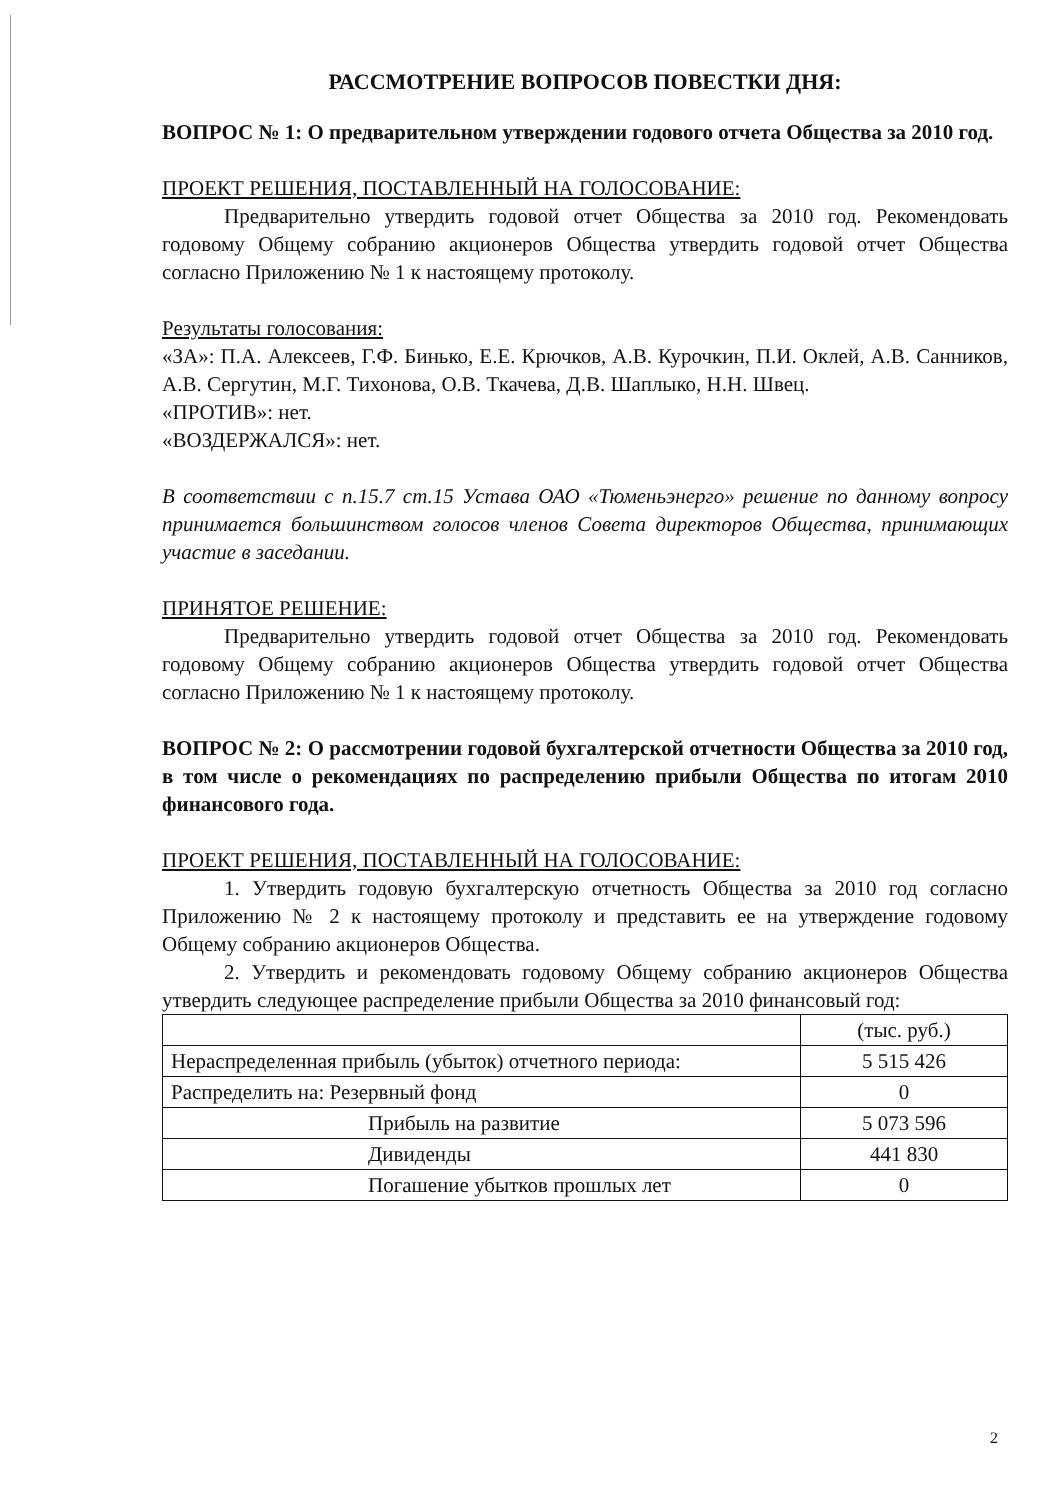РАССМОТРЕНИЕ ВОПРОСОВ ПОВЕСТКИ ДНЯ:
ВОПРОС № 1: О предварительном утверждении годового отчета Общества за 2010 год.
ПРОЕКТ РЕШЕНИЯ, ПОСТАВЛЕННЫЙ НА ГОЛОСОВАНИЕ:
Предварительно утвердить годовой отчет Общества за 2010 год. Рекомендовать годовому Общему собранию акционеров Общества утвердить годовой отчет Общества согласно Приложению № 1 к настоящему протоколу.
Результаты голосования:
«ЗА»: П.А. Алексеев, Г.Ф. Бинько, Е.Е. Крючков, А.В. Курочкин, П.И. Оклей, А.В. Санников, А.В. Сергутин, М.Г. Тихонова, О.В. Ткачева, Д.В. Шаплыко, Н.Н. Швец.
«ПРОТИВ»: нет.
«ВОЗДЕРЖАЛСЯ»: нет.
В соответствии с п.15.7 ст.15 Устава ОАО «Тюменьэнерго» решение по данному вопросу принимается большинством голосов членов Совета директоров Общества, принимающих участие в заседании.
ПРИНЯТОЕ РЕШЕНИЕ:
Предварительно утвердить годовой отчет Общества за 2010 год. Рекомендовать годовому Общему собранию акционеров Общества утвердить годовой отчет Общества согласно Приложению № 1 к настоящему протоколу.
ВОПРОС № 2: О рассмотрении годовой бухгалтерской отчетности Общества за 2010 год, в том числе о рекомендациях по распределению прибыли Общества по итогам 2010 финансового года.
ПРОЕКТ РЕШЕНИЯ, ПОСТАВЛЕННЫЙ НА ГОЛОСОВАНИЕ:
1. Утвердить годовую бухгалтерскую отчетность Общества за 2010 год согласно Приложению № 2 к настоящему протоколу и представить ее на утверждение годовому Общему собранию акционеров Общества.
2. Утвердить и рекомендовать годовому Общему собранию акционеров Общества утвердить следующее распределение прибыли Общества за 2010 финансовый год:
| | (тыс. руб.) |
| Нераспределенная прибыль (убыток) отчетного периода: | 5 515 426 |
| Распределить на: Резервный фонд | 0 |
| Прибыль на развитие | 5 073 596 |
| Дивиденды | 441 830 |
| Погашение убытков прошлых лет | 0 |
2